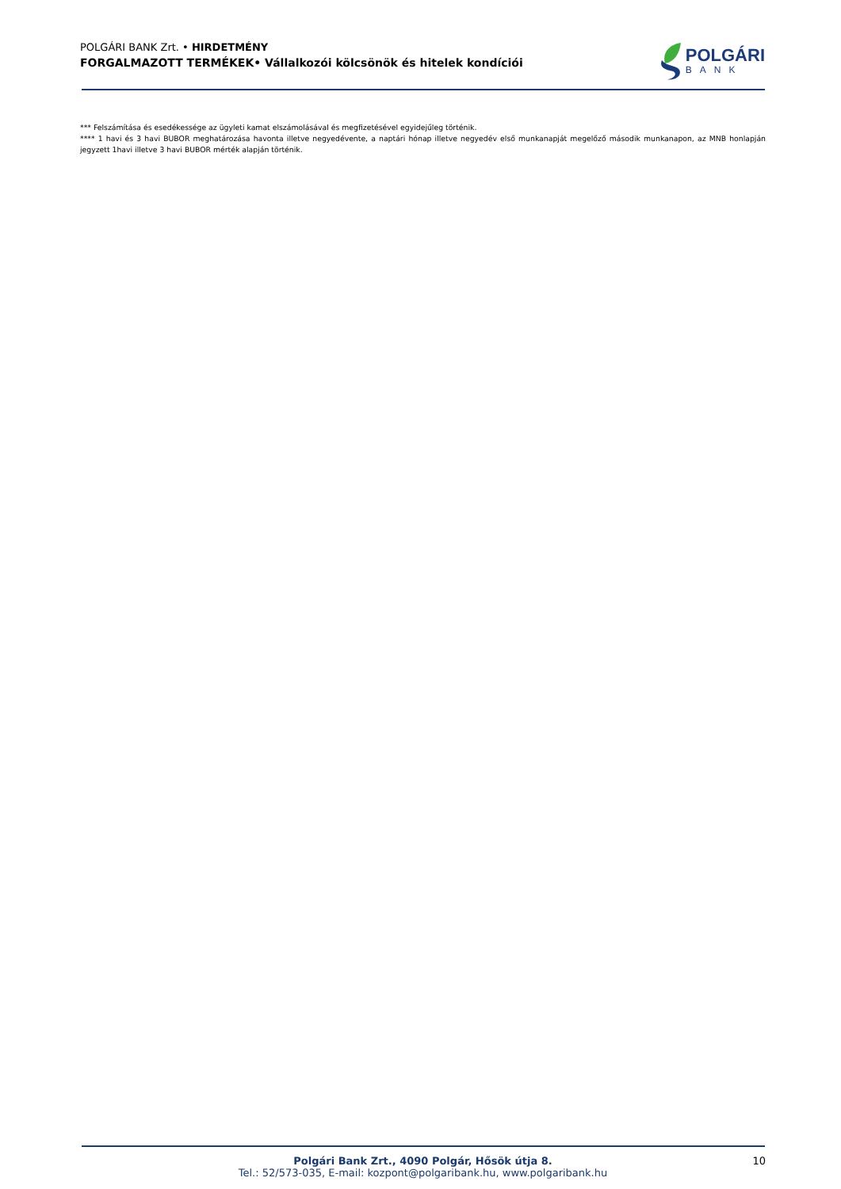POLGÁRI BANK Zrt. • HIRDETMÉNY
FORGALMAZOTT TERMÉKEK• Vállalkozói kölcsönök és hitelek kondíciói
POLGÁRI
BANK
*** Felszámítása és esedékessége az ügyleti kamat elszámolásával és megfizetésével egyidejűleg történik.
**** 1 havi és 3 havi BUBOR meghatározása havonta illetve negyedévente, a naptári hónap illetve negyedév első munkanapját megelőző második munkanapon, az MNB honlapján jegyzett 1havi illetve 3 havi BUBOR mérték alapján történik.
Polgári Bank Zrt., 4090 Polgár, Hősök útja 8.
Tel.: 52/573-035, E-mail: kozpont@polgaribank.hu, www.polgaribank.hu
10